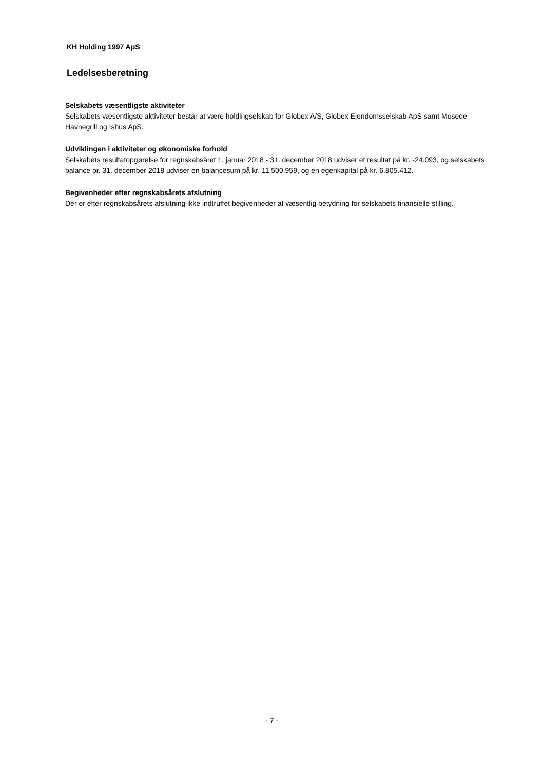KH Holding 1997 ApS
Ledelsesberetning
Selskabets væsentligste aktiviteter
Selskabets væsentligste aktiviteter består at være holdingselskab for Globex A/S, Globex Ejendomsselskab ApS samt Mosede Havnegrill og Ishus ApS.
Udviklingen i aktiviteter og økonomiske forhold
Selskabets resultatopgørelse for regnskabsåret 1. januar 2018 - 31. december 2018 udviser et resultat på kr. -24.093, og selskabets balance pr. 31. december 2018 udviser en balancesum på kr. 11.500.959, og en egenkapital på kr. 6.805.412.
Begivenheder efter regnskabsårets afslutning
Der er efter regnskabsårets afslutning ikke indtruffet begivenheder af væsentlig betydning for selskabets finansielle stilling.
- 7 -